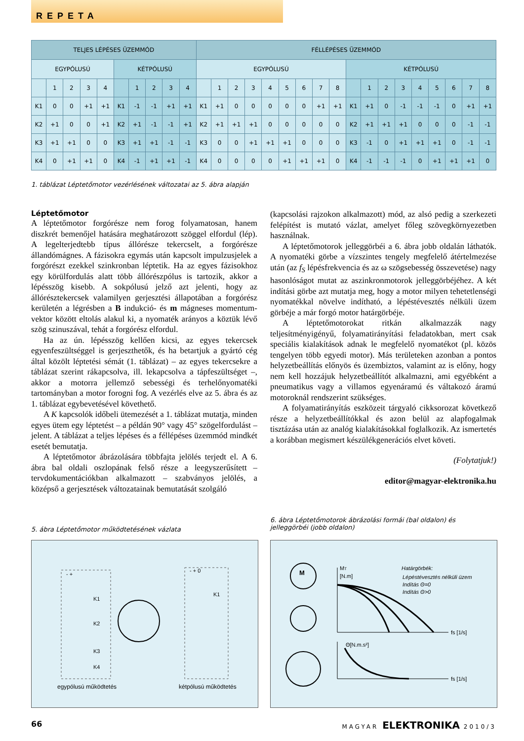REPETA
| TELJES LÉPÉSES ÜZEMMÓD | | | | | | | | | | FÉLLÉPÉSES ÜZEMMÓD | | | | | | | | | | | | | | | | | |
| --- | --- | --- | --- | --- | --- | --- | --- | --- | --- | --- | --- | --- | --- | --- | --- | --- | --- | --- | --- | --- | --- | --- | --- | --- | --- | --- | --- |
| EGYPÓLUSÚ | | | | | KÉTPÓLUSÚ | | | | | EGYPÓLUSÚ | | | | | | | | | KÉTPÓLUSÚ | | | | | | | | |
| | 1 | 2 | 3 | 4 | | 1 | 2 | 3 | 4 | | 1 | 2 | 3 | 4 | 5 | 6 | 7 | 8 | | 1 | 2 | 3 | 4 | 5 | 6 | 7 | 8 |
| K1 | 0 | 0 | +1 | +1 | K1 | -1 | -1 | +1 | +1 | K1 | +1 | 0 | 0 | 0 | 0 | 0 | +1 | +1 | K1 | +1 | 0 | -1 | -1 | -1 | 0 | +1 | +1 |
| K2 | +1 | 0 | 0 | +1 | K2 | +1 | -1 | -1 | +1 | K2 | +1 | +1 | +1 | 0 | 0 | 0 | 0 | 0 | K2 | +1 | +1 | +1 | 0 | 0 | 0 | -1 | -1 |
| K3 | +1 | +1 | 0 | 0 | K3 | +1 | +1 | -1 | -1 | K3 | 0 | 0 | +1 | +1 | +1 | 0 | 0 | 0 | K3 | -1 | 0 | +1 | +1 | +1 | 0 | -1 | -1 |
| K4 | 0 | +1 | +1 | 0 | K4 | -1 | +1 | +1 | -1 | K4 | 0 | 0 | 0 | 0 | +1 | +1 | +1 | 0 | K4 | -1 | -1 | -1 | 0 | +1 | +1 | +1 | 0 |
1. táblázat Léptetőmotor vezérlésének változatai az 5. ábra alapján
Léptetőmotor
A léptetőmotor forgórésze nem forog folyamatosan, hanem diszkrét bemenőjel hatására meghatározott szöggel elfordul (lép). A legelterjedtebb típus állórésze tekercselt, a forgórésze állandómágnes. A fázisokra egymás után kapcsolt impulzusjelek a forgórészt ezekkel szinkronban léptetik. Ha az egyes fázisokhoz egy körülfordulás alatt több állórészpólus is tartozik, akkor a lépésszög kisebb. A sokpólusú jelző azt jelenti, hogy az állórésztekercsek valamilyen gerjesztési állapotában a forgórész kerületén a légrésben a B indukció- és m mágneses momentum-vektor között eltolás alakul ki, a nyomaték arányos a köztük lévő szög szinuszával, tehát a forgórész elfordul.
Ha az ún. lépésszög kellően kicsi, az egyes tekercsek egyenfeszültséggel is gerjeszthetők, és ha betartjuk a gyártó cég által közölt léptetési sémát (1. táblázat) – az egyes tekercsekre a táblázat szerint rákapcsolva, ill. lekapcsolva a tápfeszültséget –, akkor a motorra jellemző sebességi és terhelőnyomatéki tartományban a motor forogni fog. A vezérlés elve az 5. ábra és az 1. táblázat egybevetésével követhető.
A K kapcsolók időbeli ütemezését a 1. táblázat mutatja, minden egyes ütem egy léptetést – a példán 90° vagy 45° szögelfordulást – jelent. A táblázat a teljes lépéses és a féllépéses üzemmód mindkét esetét bemutatja.
A léptetőmotor ábrázolására többfajta jelölés terjedt el. A 6. ábra bal oldali oszlopának felső része a leegyszerűsített – tervdokumentációkban alkalmazott – szabványos jelölés, a középső a gerjesztések változatainak bemutatását szolgáló
(kapcsolási rajzokon alkalmazott) mód, az alsó pedig a szerkezeti felépítést is mutató vázlat, amelyet főleg szövegkörnyezetben használnak.
A léptetőmotorok jelleggörbéi a 6. ábra jobb oldalán láthatók. A nyomatéki görbe a vízszintes tengely megfelelő átértelmezése után (az f<sub>S</sub> lépésfrekvencia és az ω szögsebesség összevetése) nagy hasonlóságot mutat az aszinkronmotorok jelleggörbéjéhez. A két indítási görbe azt mutatja meg, hogy a motor milyen tehetetlenségi nyomatékkal növelve indítható, a lépéstévesztés nélküli üzem görbéje a már forgó motor határgörbéje.
A léptetőmotorokat ritkán alkalmazzák nagy teljesítményigényű, folyamatirányítási feladatokban, mert csak speciális kialakítások adnak le megfelelő nyomatékot (pl. közös tengelyen több egyedi motor). Más területeken azonban a pontos helyzetbeállítás előnyös és üzembiztos, valamint az is előny, hogy nem kell hozzájuk helyzetbeállítót alkalmazni, ami egyébként a pneumatikus vagy a villamos egyenáramú és váltakozó áramú motoroknál rendszerint szükséges.
A folyamatirányítás eszközeit tárgyaló cikksorozat következő része a helyzetbeállítókkal és azon belül az alapfogalmak tisztázása után az analóg kialakításokkal foglalkozik. Az ismertetés a korábban megismert készülékgenerációs elvet követi.
(Folytatjuk!)
editor@magyar-elektronika.hu
5. ábra Léptetőmotor működtetésének vázlata
6. ábra Léptetőmotorok ábrázolási formái (bal oldalon) és jelleggörbéi (jobb oldalon)
- +
K1
K2
K3
K4
- + 0
K1
egypólusú működtetés
kétpólusú működtetés
M
MT
[N.m]
Határgörbék:
Lépéstévesztés nélküli üzem
Indítás Θ=0
Indítás Θ>0
fs [1/s]
Θ[N.m.s²]
fs [1/s]
66 MAGYAR ELEKTRONIKA 2010/3